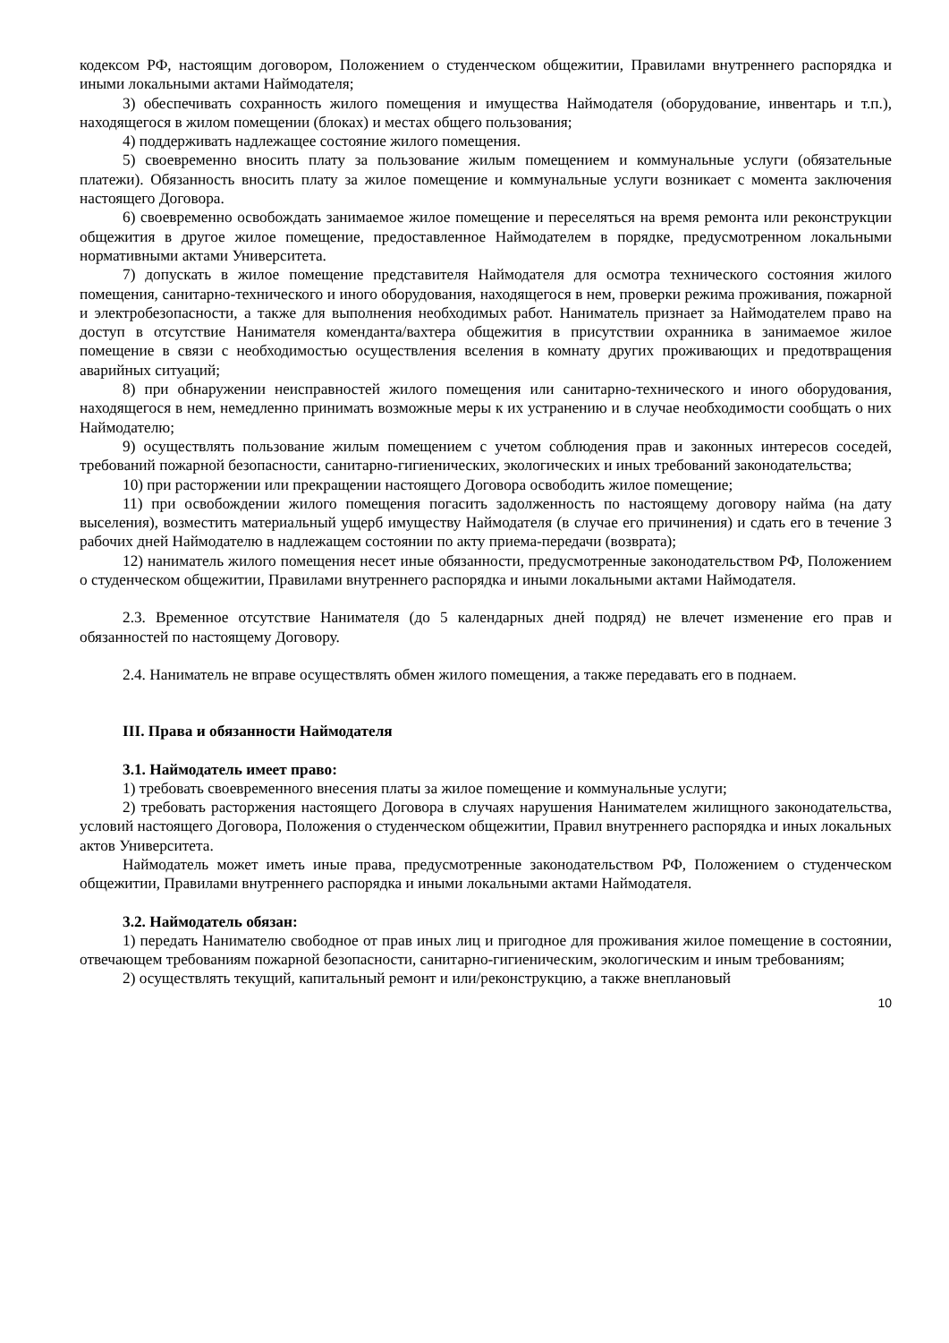кодексом РФ, настоящим договором, Положением о студенческом общежитии, Правилами внутреннего распорядка и иными локальными актами Наймодателя;
3) обеспечивать сохранность жилого помещения и имущества Наймодателя (оборудование, инвентарь и т.п.), находящегося в жилом помещении (блоках) и местах общего пользования;
4) поддерживать надлежащее состояние жилого помещения.
5) своевременно вносить плату за пользование жилым помещением и коммунальные услуги (обязательные платежи). Обязанность вносить плату за жилое помещение и коммунальные услуги возникает с момента заключения настоящего Договора.
6) своевременно освобождать занимаемое жилое помещение и переселяться на время ремонта или реконструкции общежития в другое жилое помещение, предоставленное Наймодателем в порядке, предусмотренном локальными нормативными актами Университета.
7) допускать в жилое помещение представителя Наймодателя для осмотра технического состояния жилого помещения, санитарно-технического и иного оборудования, находящегося в нем, проверки режима проживания, пожарной и электробезопасности, а также для выполнения необходимых работ. Наниматель признает за Наймодателем право на доступ в отсутствие Нанимателя коменданта/вахтера общежития в присутствии охранника в занимаемое жилое помещение в связи с необходимостью осуществления вселения в комнату других проживающих и предотвращения аварийных ситуаций;
8) при обнаружении неисправностей жилого помещения или санитарно-технического и иного оборудования, находящегося в нем, немедленно принимать возможные меры к их устранению и в случае необходимости сообщать о них Наймодателю;
9) осуществлять пользование жилым помещением с учетом соблюдения прав и законных интересов соседей, требований пожарной безопасности, санитарно-гигиенических, экологических и иных требований законодательства;
10) при расторжении или прекращении настоящего Договора освободить жилое помещение;
11) при освобождении жилого помещения погасить задолженность по настоящему договору найма (на дату выселения), возместить материальный ущерб имуществу Наймодателя (в случае его причинения) и сдать его в течение 3 рабочих дней Наймодателю в надлежащем состоянии по акту приема-передачи (возврата);
12) наниматель жилого помещения несет иные обязанности, предусмотренные законодательством РФ, Положением о студенческом общежитии, Правилами внутреннего распорядка и иными локальными актами Наймодателя.
2.3. Временное отсутствие Нанимателя (до 5 календарных дней подряд) не влечет изменение его прав и обязанностей по настоящему Договору.
2.4. Наниматель не вправе осуществлять обмен жилого помещения, а также передавать его в поднаем.
III. Права и обязанности Наймодателя
3.1. Наймодатель имеет право:
1) требовать своевременного внесения платы за жилое помещение и коммунальные услуги;
2) требовать расторжения настоящего Договора в случаях нарушения Нанимателем жилищного законодательства, условий настоящего Договора, Положения о студенческом общежитии, Правил внутреннего распорядка и иных локальных актов Университета.
Наймодатель может иметь иные права, предусмотренные законодательством РФ, Положением о студенческом общежитии, Правилами внутреннего распорядка и иными локальными актами Наймодателя.
3.2. Наймодатель обязан:
1) передать Нанимателю свободное от прав иных лиц и пригодное для проживания жилое помещение в состоянии, отвечающем требованиям пожарной безопасности, санитарно-гигиеническим, экологическим и иным требованиям;
2) осуществлять текущий, капитальный ремонт и или/реконструкцию, а также внеплановый
10